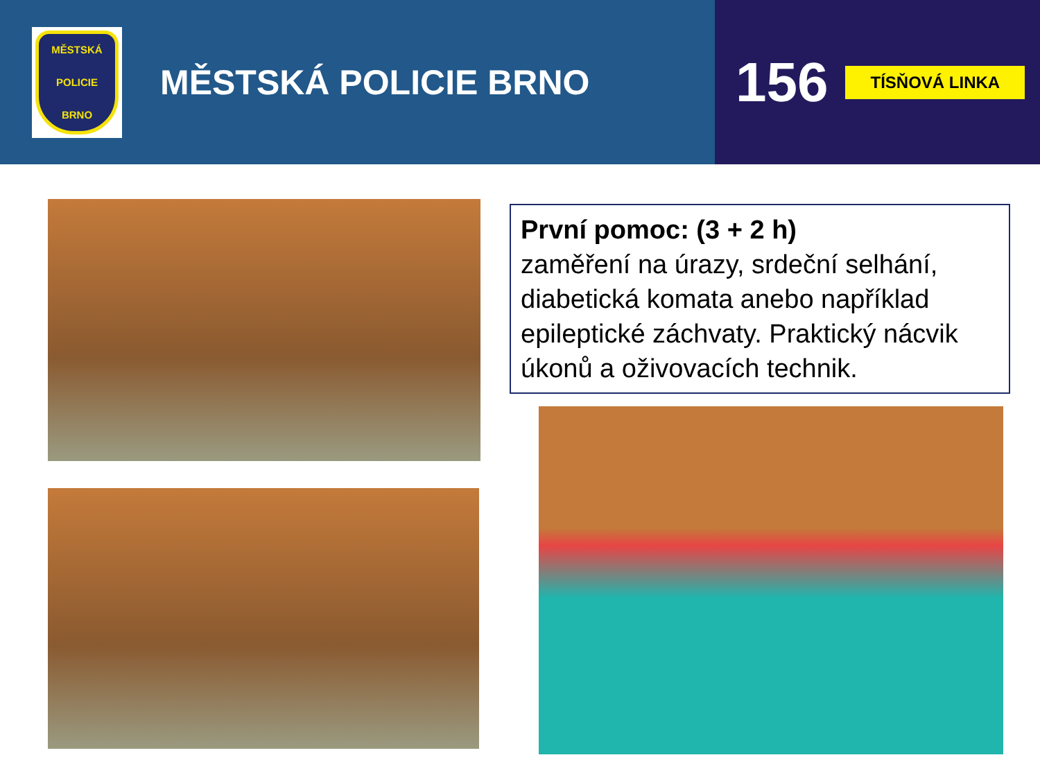MĚSTSKÁ
POLICIE
BRNO
MĚSTSKÁ POLICIE BRNO
156 TÍSŇOVÁ LINKA
První pomoc: (3 + 2 h)
zaměření na úrazy, srdeční selhání, diabetická komata anebo například epileptické záchvaty. Praktický nácvik úkonů a oživovacích technik.